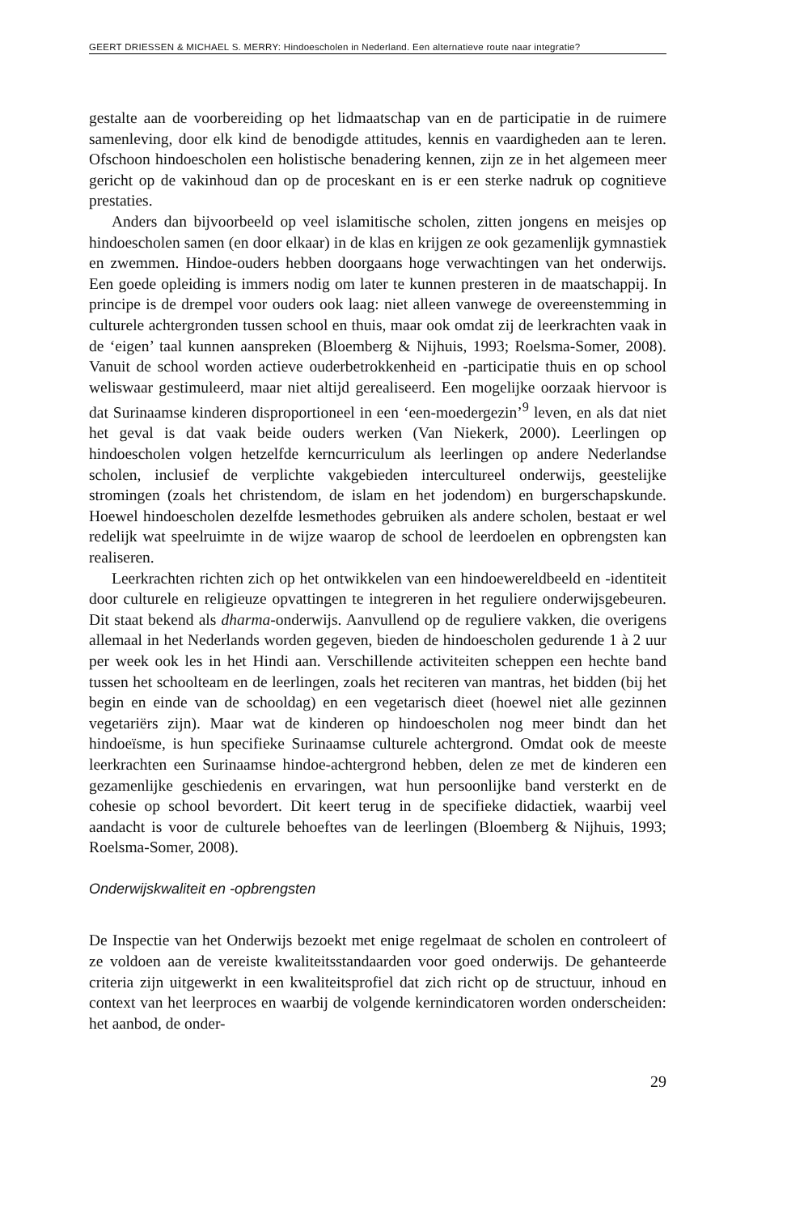GEERT DRIESSEN & MICHAEL S. MERRY: Hindoescholen in Nederland. Een alternatieve route naar integratie?
gestalte aan de voorbereiding op het lidmaatschap van en de participatie in de ruimere samenleving, door elk kind de benodigde attitudes, kennis en vaardigheden aan te leren. Ofschoon hindoescholen een holistische benadering kennen, zijn ze in het algemeen meer gericht op de vakinhoud dan op de proceskant en is er een sterke nadruk op cognitieve prestaties.
Anders dan bijvoorbeeld op veel islamitische scholen, zitten jongens en meisjes op hindoescholen samen (en door elkaar) in de klas en krijgen ze ook gezamenlijk gymnastiek en zwemmen. Hindoe-ouders hebben doorgaans hoge verwachtingen van het onderwijs. Een goede opleiding is immers nodig om later te kunnen presteren in de maatschappij. In principe is de drempel voor ouders ook laag: niet alleen vanwege de overeenstemming in culturele achtergronden tussen school en thuis, maar ook omdat zij de leerkrachten vaak in de ‘eigen’ taal kunnen aanspreken (Bloemberg & Nijhuis, 1993; Roelsma-Somer, 2008). Vanuit de school worden actieve ouderbetrokkenheid en -participatie thuis en op school weliswaar gestimuleerd, maar niet altijd gerealiseerd. Een mogelijke oorzaak hiervoor is dat Surinaamse kinderen disproportioneel in een ‘een-moedergezin’<sup>9</sup> leven, en als dat niet het geval is dat vaak beide ouders werken (Van Niekerk, 2000). Leerlingen op hindoescholen volgen hetzelfde kerncurriculum als leerlingen op andere Nederlandse scholen, inclusief de verplichte vakgebieden intercultureel onderwijs, geestelijke stromingen (zoals het christendom, de islam en het jodendom) en burgerschapskunde. Hoewel hindoescholen dezelfde lesmethodes gebruiken als andere scholen, bestaat er wel redelijk wat speelruimte in de wijze waarop de school de leerdoelen en opbrengsten kan realiseren.
Leerkrachten richten zich op het ontwikkelen van een hindoewereldbeeld en -identiteit door culturele en religieuze opvattingen te integreren in het reguliere onderwijsgebeuren. Dit staat bekend als dharma-onderwijs. Aanvullend op de reguliere vakken, die overigens allemaal in het Nederlands worden gegeven, bieden de hindoescholen gedurende 1 à 2 uur per week ook les in het Hindi aan. Verschillende activiteiten scheppen een hechte band tussen het schoolteam en de leerlingen, zoals het reciteren van mantras, het bidden (bij het begin en einde van de schooldag) en een vegetarisch dieet (hoewel niet alle gezinnen vegetariërs zijn). Maar wat de kinderen op hindoescholen nog meer bindt dan het hindoeïsme, is hun specifieke Surinaamse culturele achtergrond. Omdat ook de meeste leerkrachten een Surinaamse hindoe-achtergrond hebben, delen ze met de kinderen een gezamenlijke geschiedenis en ervaringen, wat hun persoonlijke band versterkt en de cohesie op school bevordert. Dit keert terug in de specifieke didactiek, waarbij veel aandacht is voor de culturele behoeftes van de leerlingen (Bloemberg & Nijhuis, 1993; Roelsma-Somer, 2008).
Onderwijskwaliteit en -opbrengsten
De Inspectie van het Onderwijs bezoekt met enige regelmaat de scholen en controleert of ze voldoen aan de vereiste kwaliteitsstandaarden voor goed onderwijs. De gehanteerde criteria zijn uitgewerkt in een kwaliteitsprofiel dat zich richt op de structuur, inhoud en context van het leerproces en waarbij de volgende kernindicatoren worden onderscheiden: het aanbod, de onder-
29